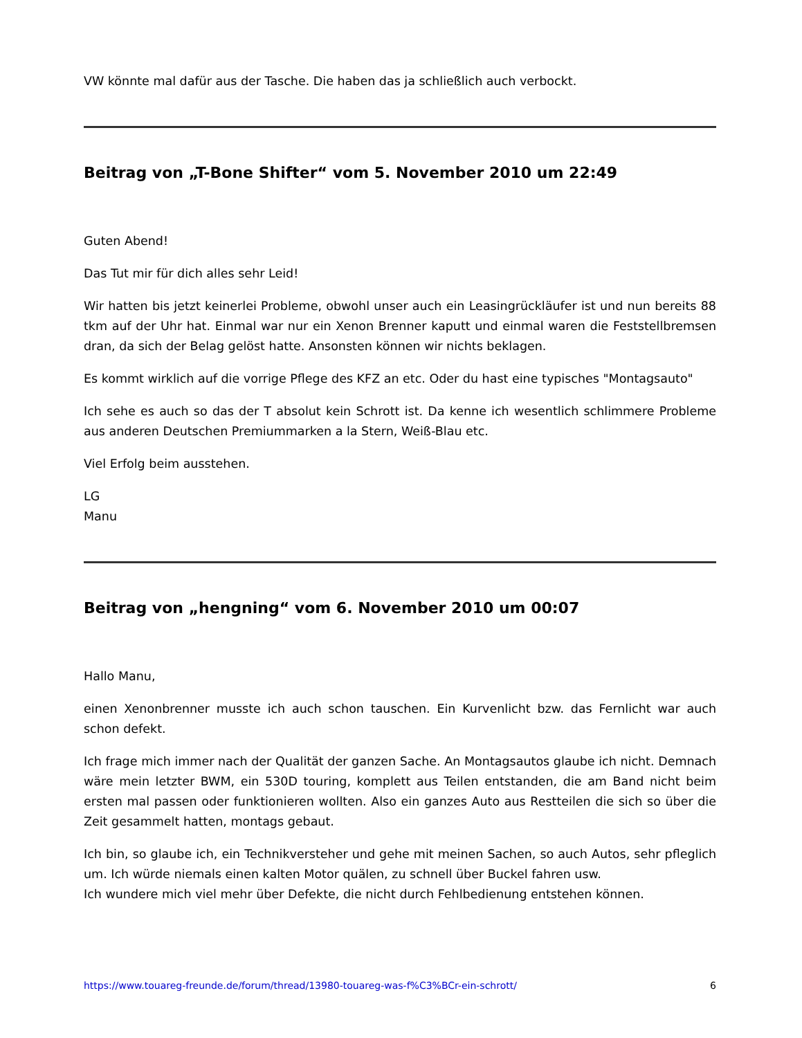VW könnte mal dafür aus der Tasche. Die haben das ja schließlich auch verbockt.
Beitrag von „T-Bone Shifter“ vom 5. November 2010 um 22:49
Guten Abend!
Das Tut mir für dich alles sehr Leid!
Wir hatten bis jetzt keinerlei Probleme, obwohl unser auch ein Leasingrückläufer ist und nun bereits 88 tkm auf der Uhr hat. Einmal war nur ein Xenon Brenner kaputt und einmal waren die Feststellbremsen dran, da sich der Belag gelöst hatte. Ansonsten können wir nichts beklagen.
Es kommt wirklich auf die vorrige Pflege des KFZ an etc. Oder du hast eine typisches "Montagsauto"
Ich sehe es auch so das der T absolut kein Schrott ist. Da kenne ich wesentlich schlimmere Probleme aus anderen Deutschen Premiummarken a la Stern, Weiß-Blau etc.
Viel Erfolg beim ausstehen.
LG
Manu
Beitrag von „hengning“ vom 6. November 2010 um 00:07
Hallo Manu,
einen Xenonbrenner musste ich auch schon tauschen. Ein Kurvenlicht bzw. das Fernlicht war auch schon defekt.
Ich frage mich immer nach der Qualität der ganzen Sache. An Montagsautos glaube ich nicht. Demnach wäre mein letzter BWM, ein 530D touring, komplett aus Teilen entstanden, die am Band nicht beim ersten mal passen oder funktionieren wollten. Also ein ganzes Auto aus Restteilen die sich so über die Zeit gesammelt hatten, montags gebaut.
Ich bin, so glaube ich, ein Technikversteher und gehe mit meinen Sachen, so auch Autos, sehr pfleglich um. Ich würde niemals einen kalten Motor quälen, zu schnell über Buckel fahren usw.
Ich wundere mich viel mehr über Defekte, die nicht durch Fehlbedienung entstehen können.
https://www.touareg-freunde.de/forum/thread/13980-touareg-was-f%C3%BCr-ein-schrott/ 6